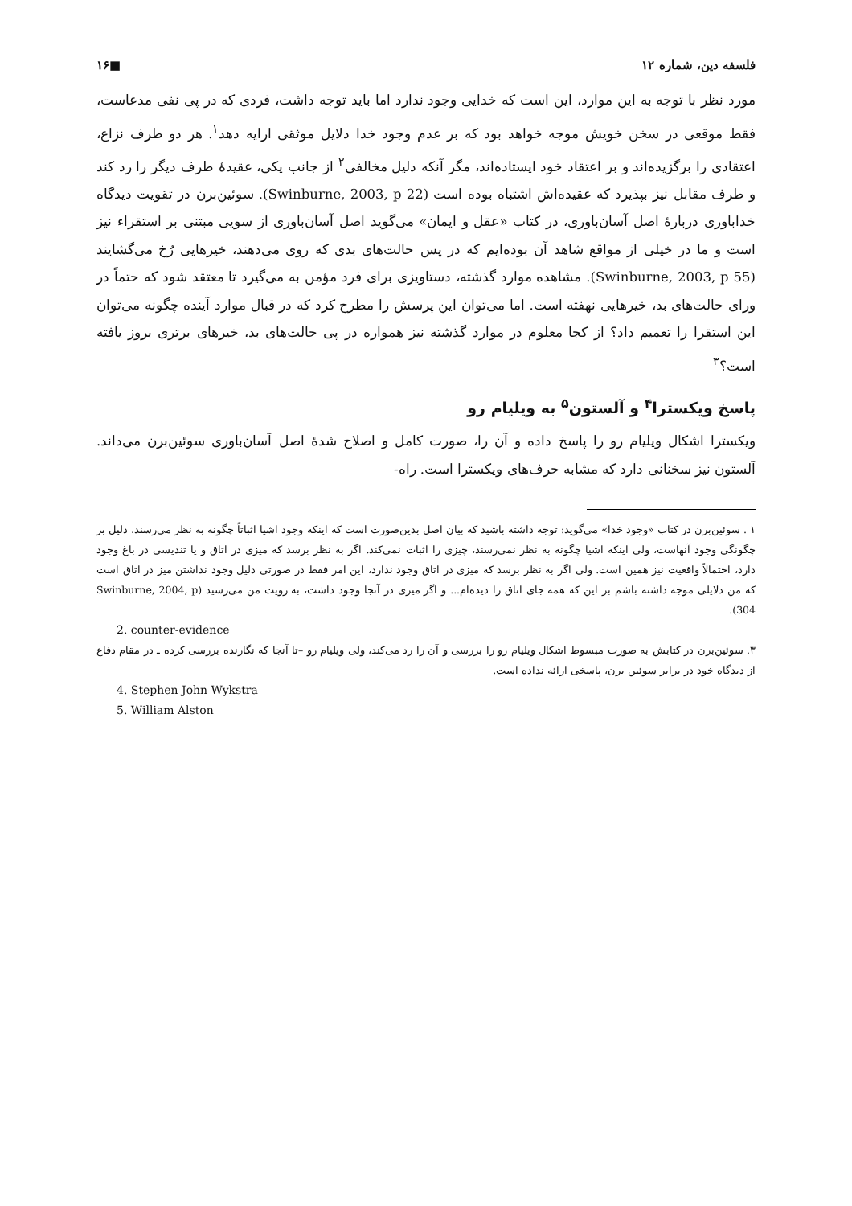فلسفه دین، شماره ۱۲ ■۱۶
مورد نظر با توجه به این موارد، این است که خدایی وجود ندارد اما باید توجه داشت، فردی که در پی نفی مدعاست، فقط موقعی در سخن خویش موجه خواهد بود که بر عدم وجود خدا دلایل موثقی ارایه دهد<sup>۱</sup>. هر دو طرف نزاع، اعتقادی را برگزیده‌اند و بر اعتقاد خود ایستاده‌اند، مگر آنکه دلیل مخالفی<sup>۲</sup> از جانب یکی، عقیدهٔ طرف دیگر را رد کند و طرف مقابل نیز بپذیرد که عقیده‌اش اشتباه بوده است (Swinburne, 2003, p 22). سوئین‌برن در تقویت دیدگاه خداباوری دربارهٔ اصل آسان‌باوری، در کتاب «عقل و ایمان» می‌گوید اصل آسان‌باوری از سویی مبتنی بر استقراء نیز است و ما در خیلی از مواقع شاهد آن بوده‌ایم که در پس حالت‌های بدی که روی می‌دهند، خیرهایی رُخ می‌گشایند (Swinburne, 2003, p 55). مشاهده موارد گذشته، دستاویزی برای فرد مؤمن به می‌گیرد تا معتقد شود که حتماً در ورای حالت‌های بد، خیرهایی نهفته است. اما می‌توان این پرسش را مطرح کرد که در قبال موارد آینده چگونه می‌توان این استقرا را تعمیم داد؟ از کجا معلوم در موارد گذشته نیز همواره در پی حالت‌های بد، خیرهای برتری بروز یافته است؟<sup>۳</sup>
پاسخ ویکسترا<sup>۴</sup> و آلستون<sup>۵</sup> به ویلیام رو
ویکسترا اشکال ویلیام رو را پاسخ داده و آن را، صورت کامل و اصلاح شدهٔ اصل آسان‌باوری سوئین‌برن می‌داند. آلستون نیز سخنانی دارد که مشابه حرف‌های ویکسترا است. راه-
۱ . سوئین‌برن در کتاب «وجود خدا» می‌گوید: توجه داشته باشید که بیان اصل بدین‌صورت است که اینکه وجود اشیا اثباتاً چگونه به نظر می‌رسند، دلیل بر چگونگی وجود آنهاست، ولی اینکه اشیا چگونه به نظر نمی‌رسند، چیزی را اثبات نمی‌کند. اگر به نظر برسد که میزی در اتاق و یا تندیسی در باغ وجود دارد، احتمالاً واقعیت نیز همین است. ولی اگر به نظر برسد که میزی در اتاق وجود ندارد، این امر فقط در صورتی دلیل وجود نداشتن میز در اتاق است که من دلایلی موجه داشته باشم بر این که همه جای اتاق را دیده‌ام... و اگر میزی در آنجا وجود داشت، به رویت من می‌رسید (Swinburne, 2004, p 304).
2. counter-evidence
۳. سوئین‌برن در کتابش به صورت مبسوط اشکال ویلیام رو را بررسی و آن را رد می‌کند، ولی ویلیام رو –تا آنجا که نگارنده بررسی کرده ـ در مقام دفاع از دیدگاه خود در برابر سوئین برن، پاسخی ارائه نداده است.
4. Stephen John Wykstra
5. William Alston